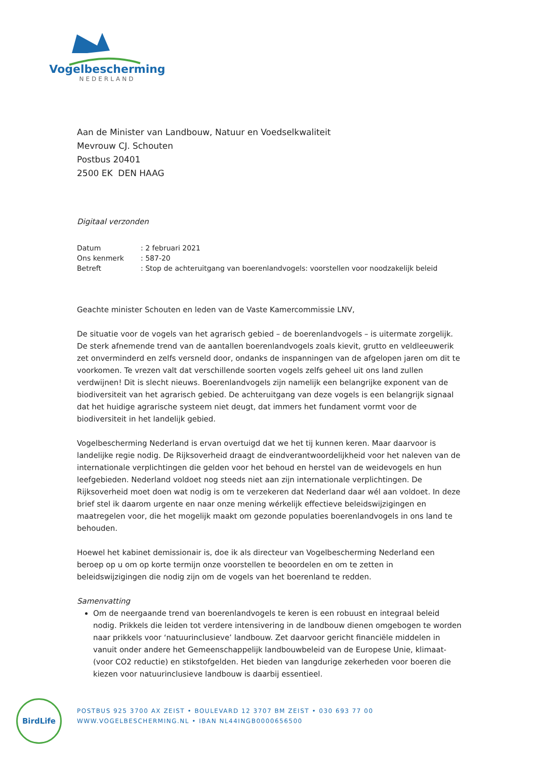Vogelbescherming
NEDERLAND
Aan de Minister van Landbouw, Natuur en Voedselkwaliteit
Mevrouw CJ. Schouten
Postbus 20401
2500 EK DEN HAAG
Digitaal verzonden
| Datum | : 2 februari 2021 |
| Ons kenmerk | : 587-20 |
| Betreft | : Stop de achteruitgang van boerenlandvogels: voorstellen voor noodzakelijk beleid |
Geachte minister Schouten en leden van de Vaste Kamercommissie LNV,
De situatie voor de vogels van het agrarisch gebied – de boerenlandvogels – is uitermate zorgelijk. De sterk afnemende trend van de aantallen boerenlandvogels zoals kievit, grutto en veldleeuwerik zet onverminderd en zelfs versneld door, ondanks de inspanningen van de afgelopen jaren om dit te voorkomen. Te vrezen valt dat verschillende soorten vogels zelfs geheel uit ons land zullen verdwijnen! Dit is slecht nieuws. Boerenlandvogels zijn namelijk een belangrijke exponent van de biodiversiteit van het agrarisch gebied. De achteruitgang van deze vogels is een belangrijk signaal dat het huidige agrarische systeem niet deugt, dat immers het fundament vormt voor de biodiversiteit in het landelijk gebied.
Vogelbescherming Nederland is ervan overtuigd dat we het tij kunnen keren. Maar daarvoor is landelijke regie nodig. De Rijksoverheid draagt de eindverantwoordelijkheid voor het naleven van de internationale verplichtingen die gelden voor het behoud en herstel van de weidevogels en hun leefgebieden. Nederland voldoet nog steeds niet aan zijn internationale verplichtingen. De Rijksoverheid moet doen wat nodig is om te verzekeren dat Nederland daar wél aan voldoet. In deze brief stel ik daarom urgente en naar onze mening wérkelijk effectieve beleidswijzigingen en maatregelen voor, die het mogelijk maakt om gezonde populaties boerenlandvogels in ons land te behouden.
Hoewel het kabinet demissionair is, doe ik als directeur van Vogelbescherming Nederland een beroep op u om op korte termijn onze voorstellen te beoordelen en om te zetten in beleidswijzigingen die nodig zijn om de vogels van het boerenland te redden.
Samenvatting
Om de neergaande trend van boerenlandvogels te keren is een robuust en integraal beleid nodig. Prikkels die leiden tot verdere intensivering in de landbouw dienen omgebogen te worden naar prikkels voor ‘natuurinclusieve’ landbouw. Zet daarvoor gericht financiële middelen in vanuit onder andere het Gemeenschappelijk landbouwbeleid van de Europese Unie, klimaat- (voor CO2 reductie) en stikstofgelden. Het bieden van langdurige zekerheden voor boeren die kiezen voor natuurinclusieve landbouw is daarbij essentieel.
BirdLife
POSTBUS 925 3700 AX ZEIST • BOULEVARD 12 3707 BM ZEIST • 030 693 77 00
WWW.VOGELBESCHERMING.NL • IBAN NL44INGB0000656500